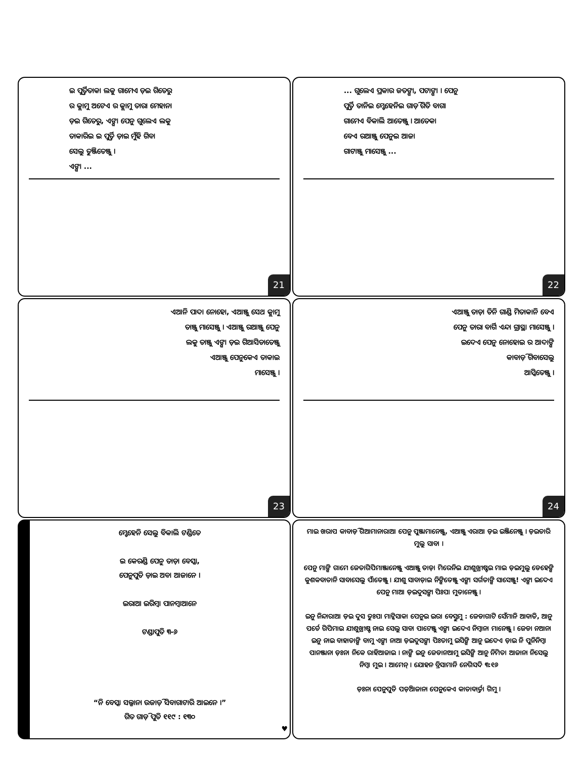ଇ ପୁର୍ତ୍ତିତାକା ଲକୁ ଗାମେଏ ଡ଼ଇ ଗିତେରୁ
ର କ୍ଲାମୁ ଅଟେଏ ର କ୍ଲାମୁ ତାରା ମେହାନା
ଡ଼ଇ ଗିତେରୁ, ଏଙ୍ଗା ପେନୁ ଗୁଲେଏ ଲକୁ
ତାକାରିଇ ଇ ପୁର୍ତ୍ତି ଡ଼ାଇ ମୁଁହି ଗିବା
ସେଲୁ ତୁଞ୍ଜିତେଞ୍ଜୁ ।
ଏଙ୍ଗା ...
21
... ଗୁଲେଏ ପ୍ରକାର ଜତଙ୍ଗା, ପଟାଙ୍ଗା । ପେନୁ
ପୁର୍ତ୍ତି ତାନିଇ ମ୍ଡେହେନିଇ ଗାଡ଼ି ଗିତି ବାଗା
ଗାମେଏ ବିକାଲି ଆତେଞ୍ଜୁ । ଆତେକା
ବେଏ ରଆଞ୍ଜୁ ପେନୁଇ ଆଜା
ଗାଟାଞ୍ଜୁ ମାସେଞ୍ଜୁ ...
22
ଏଆନି ପାଦା ନୋହୋ, ଏଆଞ୍ଜୁ ସେଥ କ୍ଲାମୁ
ତାଞ୍ଜୁ ମାସେଞ୍ଜୁ । ଏଆଞ୍ଜୁ ରଆଞ୍ଜୁ ପେନୁ
ଲକୁ ତାଞ୍ଜୁ ଏଙ୍ଗା ଡ଼ଇ ଗିଆସିଡାତେଞ୍ଜୁ
ଏଆଞ୍ଜୁ ପେନୁକେଏ ତାକାଇ
ମାସେଞ୍ଜୁ ।
23
ଏଆଞ୍ଜୁ ତାଡ଼ା ତିନି ଗାଣ୍ଡି ମିତାକାନି ବେଏ
ପେନୁ ତାରା ବାର୍ଗି ଏନ୍ଦା ଗ୍ରାସ୍ଥା ମାସେଞ୍ଜୁ ।
ଇଦେଏ ପେନୁ ନୋହୋଇ ର ଆଦାଙ୍ଗି
କାବାଡ଼ି ଗିବାସେଲୁ
ଆସ୍କିତେଞ୍ଜୁ ।
24
ମ୍ଡେହେନି ସେଲୁ ବିକାଲି ଟଣ୍ଡିତେ
ଇ କେରଣ୍ଡି ପେନୁ ତାଡ଼ା ବେସ୍କା,
ପେନୁପୁତି ଡ଼ାଇ ଅବା ଆଜାନେ ।
ଇରାଆ ଇରିମ୍ବା ପାନମ୍ବାଆନେ
ଟଣ୍ଡାପୁତି ୩-୬
“ନି ବେସ୍କା ସଲ୍ଜାନା ଉଜାଡ଼ି ସିବାଗାଟାରି ଆଇନେ ।”
ଗିତ ଗାଡ଼ି ପୁତି ୧୧୯ : ୧୩୦
♥
ମାଇ ଖରାପ କାବାଡ଼ି ଗିଆମାନାରାଆ ପେନୁ ପୁଞ୍ଜାମାନେଞ୍ଜୁ, ଏଆଞ୍ଜୁ ଏରାଆ ଡ଼ଇ ଇଞ୍ଜିନେଞ୍ଜୁ । ଡ଼ଇତାରି ମୁଲୁ ସାବା ।
ପେନୁ ମାଙ୍ଗି ଗାମେ ଜେତାଗିପିମାଞ୍ଜାନେଞ୍ଜୁ ଏଆଞ୍ଜୁ ତାଡ଼ା ମିରେନିଇ ଯୀଶୁଖ୍ରୀଷ୍ଟଇ ମାଇ ଡ଼ଇମୁଲୁ ଡେହେଙ୍ଗି କୁଶକବାତାନି ସାବାସେଲୁ ପାଁତେଞ୍ଜୁ । ଯୀଶୁ ସାବାଡ଼ାଇ ନିଙ୍ଗିତେଞ୍ଜୁ ଏଙ୍ଗା ସର୍ଗତାଙ୍ଗି ସାସେଞ୍ଜୁ! ଏଙ୍ଗା ଇଦେଏ ପେନୁ ମାଆ ଡ଼ଇଦୁସଙ୍ଗା ପିଃପା ମୁତାନେଞ୍ଜୁ ।
ଇନୁ ନିନ୍ଦାରାଆ ଡ଼ଇ ଦୁସ ତୁଃପା ମାଟ୍କିସାକା ପେନୁଇ ଇରା ବେସ୍ତୁମୁ : ଜେଡାଗାଟି ସେଁମାନି ଆବାତି, ଆନୁ ପର୍ତେ ଗିପିମାଇ ଯୀଶୁଖ୍ରୀଷ୍ଟ ନାଇ ସେଲୁ ସାବା ପାଟେଞ୍ଜୁ ଏଙ୍ଗା ଇଦେଏ ନିମ୍ବାନା ମାନେଞ୍ଜୁ । ଜେଡା ନଆନା ଇନୁ ନାଇ ବାହାତାଙ୍ଗି ବାମୁ ଏଙ୍ଗା ନାଆ ଡ଼ଇଦୁସଙ୍ଗା ପିଃତାମୁ ଇସିଙ୍ଗି ଆନୁ ଇଦେଏ ଡ଼ାଇ ନି ପୁନିନିମ୍ବା ପାନଞ୍ଜାନା ଡ଼ଃନା ନିକେ ରାହିଆଜାଇ । ନାଙ୍ଗି ଇନୁ ଜେଡାନଆମୁ ଇସିଙ୍ଗି ଆନୁ ନିମିତା ଆଜାନା ନିସେଲୁ ନିମ୍ବା ମୁଇ । ଆମେନ୍ । ଯୋହନ ବ୍ରିସାମାନି ନେଗିସଦି ୩:୧୬
ଡ଼ଃନା ପେନୁପୁତି ପଡ଼ିଆଜାନା ପେନୁକେଏ କାତାବାର୍ତ୍ତା ଗିମୁ ।